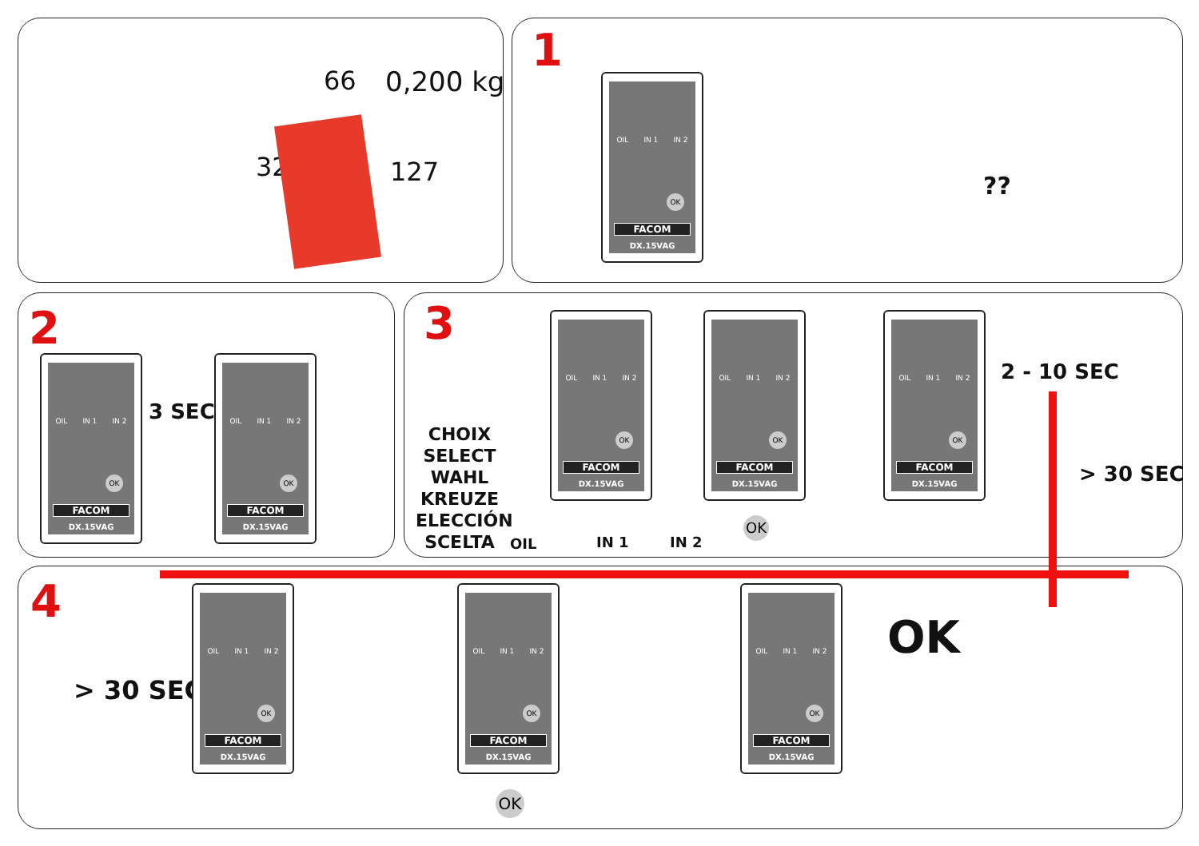66 0,200 kg
32 127
1
OIL IN 1 IN 2
OK
FACOM
DX.15VAG
??
2
OIL IN 1 IN 2
OK
FACOM
DX.15VAG
3 SEC
OIL IN 1 IN 2
OK
FACOM
DX.15VAG
3
CHOIX
SELECT
WAHL
KREUZE
ELECCIÓN
SCELTA
OIL IN 1 IN 2
OK
OIL IN 1 IN 2
OK
FACOM
DX.15VAG
OIL IN 1 IN 2
OK
FACOM
DX.15VAG
OIL IN 1 IN 2
OK
FACOM
DX.15VAG
2 - 10 SEC
> 30 SEC
4
> 30 SEC
OIL IN 1 IN 2
OK
FACOM
DX.15VAG
OIL IN 1 IN 2
OK
FACOM
DX.15VAG
OK
OIL IN 1 IN 2
OK
FACOM
DX.15VAG
OK